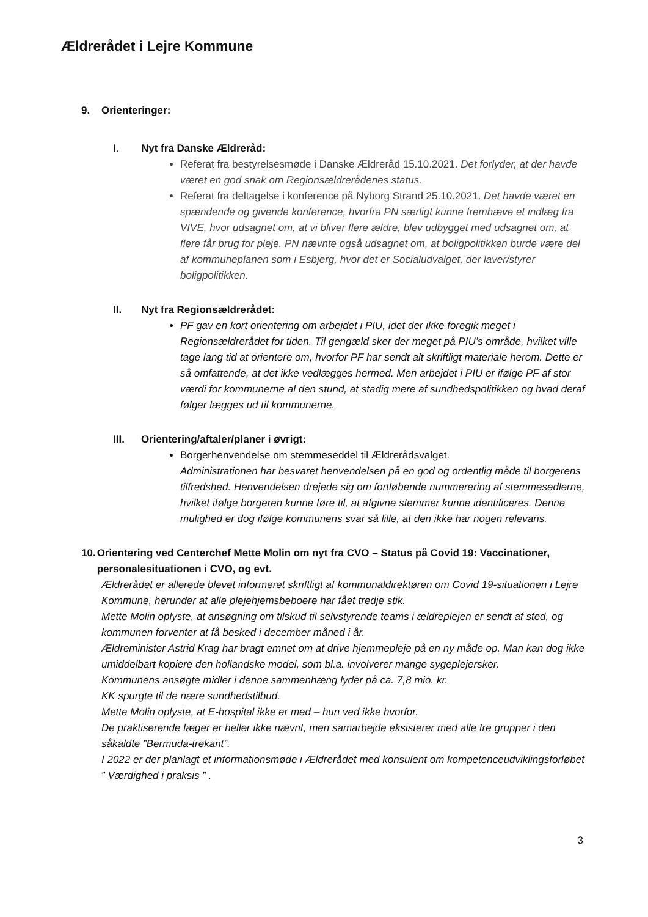Ældrerådet i Lejre Kommune
9. Orienteringer:
I. Nyt fra Danske Ældreråd:
Referat fra bestyrelsesmøde i Danske Ældreråd 15.10.2021. Det forlyder, at der havde været en god snak om Regionsældrerådenes status.
Referat fra deltagelse i konference på Nyborg Strand 25.10.2021. Det havde været en spændende og givende konference, hvorfra PN særligt kunne fremhæve et indlæg fra VIVE, hvor udsagnet om, at vi bliver flere ældre, blev udbygget med udsagnet om, at flere får brug for pleje. PN nævnte også udsagnet om, at boligpolitikken burde være del af kommuneplanen som i Esbjerg, hvor det er Socialudvalget, der laver/styrer boligpolitikken.
II. Nyt fra Regionsældrerådet:
PF gav en kort orientering om arbejdet i PIU, idet der ikke foregik meget i Regionsældrerådet for tiden. Til gengæld sker der meget på PIU’s område, hvilket ville tage lang tid at orientere om, hvorfor PF har sendt alt skriftligt materiale herom. Dette er så omfattende, at det ikke vedlægges hermed. Men arbejdet i PIU er ifølge PF af stor værdi for kommunerne al den stund, at stadig mere af sundhedspolitikken og hvad deraf følger lægges ud til kommunerne.
III. Orientering/aftaler/planer i øvrigt:
Borgerhenvendelse om stemmeseddel til Ældrerådsvalget.
Administrationen har besvaret henvendelsen på en god og ordentlig måde til borgerens tilfredshed. Henvendelsen drejede sig om fortløbende nummerering af stemmesedlerne, hvilket ifølge borgeren kunne føre til, at afgivne stemmer kunne identificeres. Denne mulighed er dog ifølge kommunens svar så lille, at den ikke har nogen relevans.
10. Orientering ved Centerchef Mette Molin om nyt fra CVO – Status på Covid 19: Vaccinationer, personalesituationen i CVO, og evt.
Ældrerådet er allerede blevet informeret skriftligt af kommunaldirektøren om Covid 19-situationen i Lejre Kommune, herunder at alle plejehjemsbeboere har fået tredje stik.
Mette Molin oplyste, at ansøgning om tilskud til selvstyrende teams i ældreplejen er sendt af sted, og kommunen forventer at få besked i december måned i år.
Ældreminister Astrid Krag har bragt emnet om at drive hjemmepleje på en ny måde op. Man kan dog ikke umiddelbart kopiere den hollandske model, som bl.a. involverer mange sygeplejersker.
Kommunens ansøgte midler i denne sammenhæng lyder på ca. 7,8 mio. kr.
KK spurgte til de nære sundhedstilbud.
Mette Molin oplyste, at E-hospital ikke er med – hun ved ikke hvorfor.
De praktiserende læger er heller ikke nævnt, men samarbejde eksisterer med alle tre grupper i den såkaldte ”Bermuda-trekant”.
I 2022 er der planlagt et informationsmøde i Ældrerådet med konsulent om kompetenceudviklingsforløbet ” Værdighed i praksis ” .
3